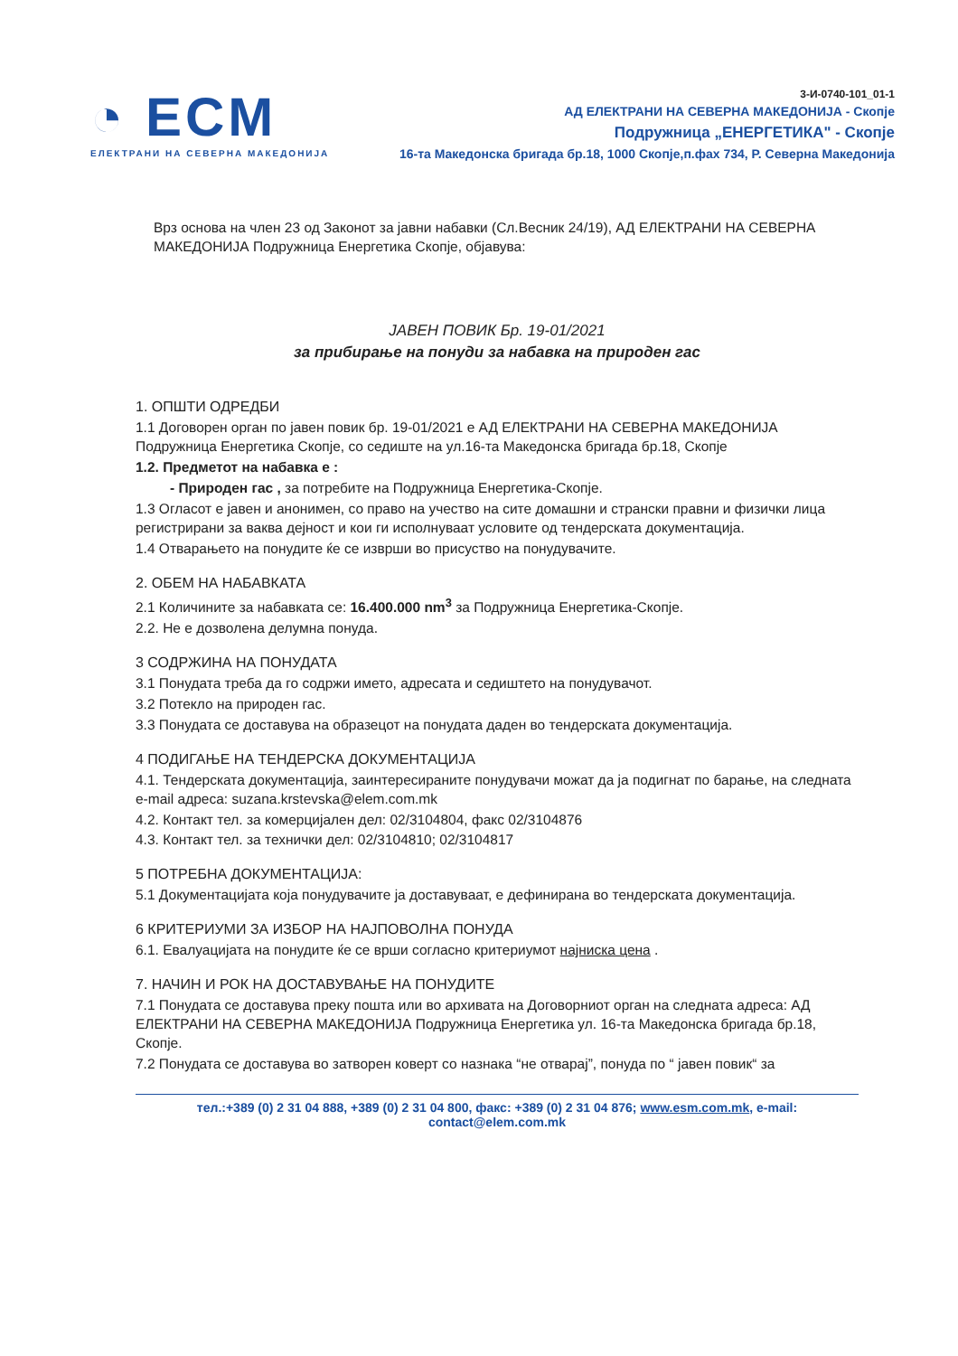◔ ECM
ЕЛЕКТРАНИ НА СЕВЕРНА МАКЕДОНИЈА
3-И-0740-101_01-1
АД ЕЛЕКТРАНИ НА СЕВЕРНА МАКЕДОНИЈА - Скопје
Подружница „ЕНЕРГЕТИКА" - Скопје
16-та Македонска бригада бр.18, 1000 Скопје,п.фах 734, Р. Северна Македонија
Врз основа на член 23 од Законот за јавни набавки (Сл.Весник 24/19), АД ЕЛЕКТРАНИ НА СЕВЕРНА МАКЕДОНИЈА Подружница Енергетика Скопје, објавува:
ЈАВЕН ПОВИК Бр. 19-01/2021
за прибирање на понуди за набавка на природен гас
1. ОПШТИ ОДРЕДБИ
1.1 Договорен орган по јавен повик бр. 19-01/2021 е АД ЕЛЕКТРАНИ НА СЕВЕРНА МАКЕДОНИЈА Подружница Енергетика Скопје, со седиште на ул.16-та Македонска бригада бр.18, Скопје
1.2. Предметот на набавка е :
- Природен гас , за потребите на Подружница Енергетика-Скопје.
1.3 Огласот е јавен и анонимен, со право на учество на сите домашни и странски правни и физички лица регистрирани за ваква дејност и кои ги исполнуваат условите од тендерската документација.
1.4 Отварањето на понудите ќе се изврши во присуство на понудувачите.
2. ОБЕМ НА НАБАВКАТА
2.1 Количините за набавката се: 16.400.000 nm<sup>3</sup> за Подружница Енергетика-Скопје.
2.2. Не е дозволена делумна понуда.
3 СОДРЖИНА НА ПОНУДАТА
3.1 Понудата треба да го содржи името, адресата и седиштето на понудувачот.
3.2 Потекло на природен гас.
3.3 Понудата се доставува на образецот на понудата даден во тендерската документација.
4 ПОДИГАЊЕ НА ТЕНДЕРСКА ДОКУМЕНТАЦИЈА
4.1. Тендерската документација, заинтересираните понудувачи можат да ја подигнат по барање, на следната e-mail адреса: suzana.krstevska@elem.com.mk
4.2. Контакт тел. за комерцијален дел: 02/3104804, факс 02/3104876
4.3. Контакт тел. за технички дел: 02/3104810; 02/3104817
5 ПОТРЕБНА ДОКУМЕНТАЦИЈА:
5.1 Документацијата која понудувачите ја доставуваат, е дефинирана во тендерската документација.
6 КРИТЕРИУМИ ЗА ИЗБОР НА НАЈПОВОЛНА ПОНУДА
6.1. Евалуацијата на понудите ќе се врши согласно критериумот најниска цена .
7. НАЧИН И РОК НА ДОСТАВУВАЊЕ НА ПОНУДИТЕ
7.1 Понудата се доставува преку пошта или во архивата на Договорниот орган на следната адреса: АД ЕЛЕКТРАНИ НА СЕВЕРНА МАКЕДОНИЈА Подружница Енергетика ул. 16-та Македонска бригада бр.18, Скопје.
7.2 Понудата се доставува во затворен коверт со назнака “не отварај”, понуда по “ јавен повик“ за
тел.:+389 (0) 2 31 04 888, +389 (0) 2 31 04 800, факс: +389 (0) 2 31 04 876; www.esm.com.mk, e-mail:
contact@elem.com.mk